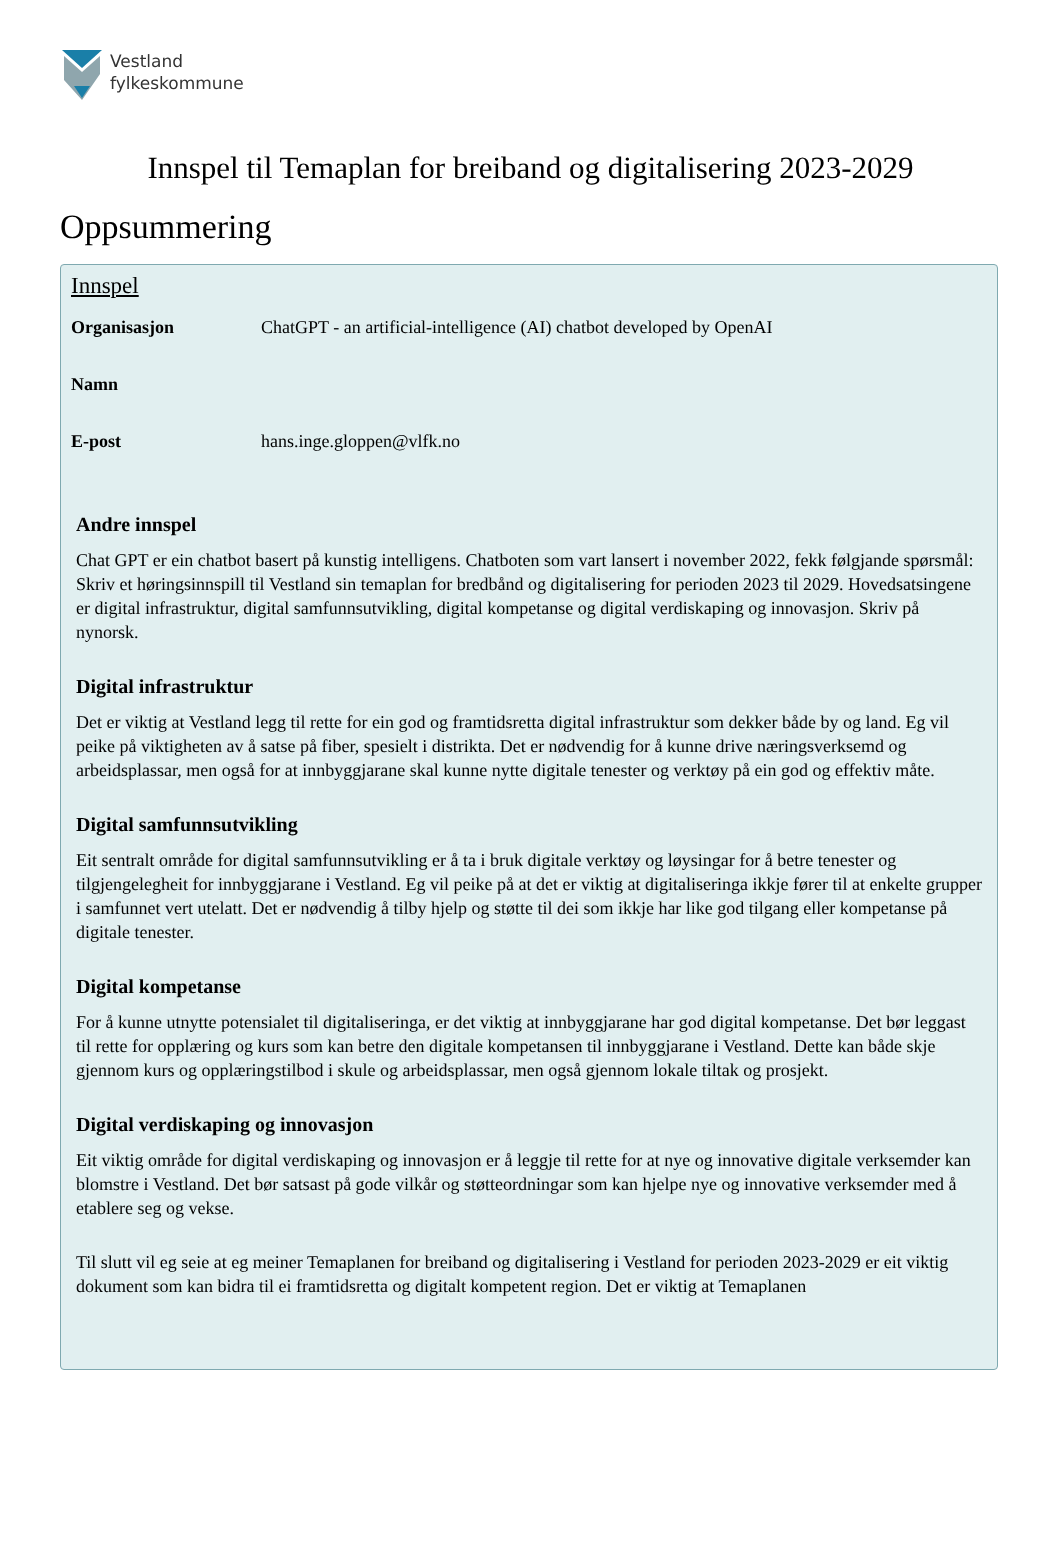Vestland
fylkeskommune
Innspel til Temaplan for breiband og digitalisering 2023-2029
Oppsummering
Innspel
Organisasjon ChatGPT - an artificial-intelligence (AI) chatbot developed by OpenAI
Namn
E-post hans.inge.gloppen@vlfk.no
Andre innspel
Chat GPT er ein chatbot basert på kunstig intelligens. Chatboten som vart lansert i november 2022, fekk følgjande spørsmål: Skriv et høringsinnspill til Vestland sin temaplan for bredbånd og digitalisering for perioden 2023 til 2029. Hovedsatsingene er digital infrastruktur, digital samfunnsutvikling, digital kompetanse og digital verdiskaping og innovasjon. Skriv på nynorsk.
Digital infrastruktur
Det er viktig at Vestland legg til rette for ein god og framtidsretta digital infrastruktur som dekker både by og land. Eg vil peike på viktigheten av å satse på fiber, spesielt i distrikta. Det er nødvendig for å kunne drive næringsverksemd og arbeidsplassar, men også for at innbyggjarane skal kunne nytte digitale tenester og verktøy på ein god og effektiv måte.
Digital samfunnsutvikling
Eit sentralt område for digital samfunnsutvikling er å ta i bruk digitale verktøy og løysingar for å betre tenester og tilgjengelegheit for innbyggjarane i Vestland. Eg vil peike på at det er viktig at digitaliseringa ikkje fører til at enkelte grupper i samfunnet vert utelatt. Det er nødvendig å tilby hjelp og støtte til dei som ikkje har like god tilgang eller kompetanse på digitale tenester.
Digital kompetanse
For å kunne utnytte potensialet til digitaliseringa, er det viktig at innbyggjarane har god digital kompetanse. Det bør leggast til rette for opplæring og kurs som kan betre den digitale kompetansen til innbyggjarane i Vestland. Dette kan både skje gjennom kurs og opplæringstilbod i skule og arbeidsplassar, men også gjennom lokale tiltak og prosjekt.
Digital verdiskaping og innovasjon
Eit viktig område for digital verdiskaping og innovasjon er å leggje til rette for at nye og innovative digitale verksemder kan blomstre i Vestland. Det bør satsast på gode vilkår og støtteordningar som kan hjelpe nye og innovative verksemder med å etablere seg og vekse.
Til slutt vil eg seie at eg meiner Temaplanen for breiband og digitalisering i Vestland for perioden 2023-2029 er eit viktig dokument som kan bidra til ei framtidsretta og digitalt kompetent region. Det er viktig at Temaplanen